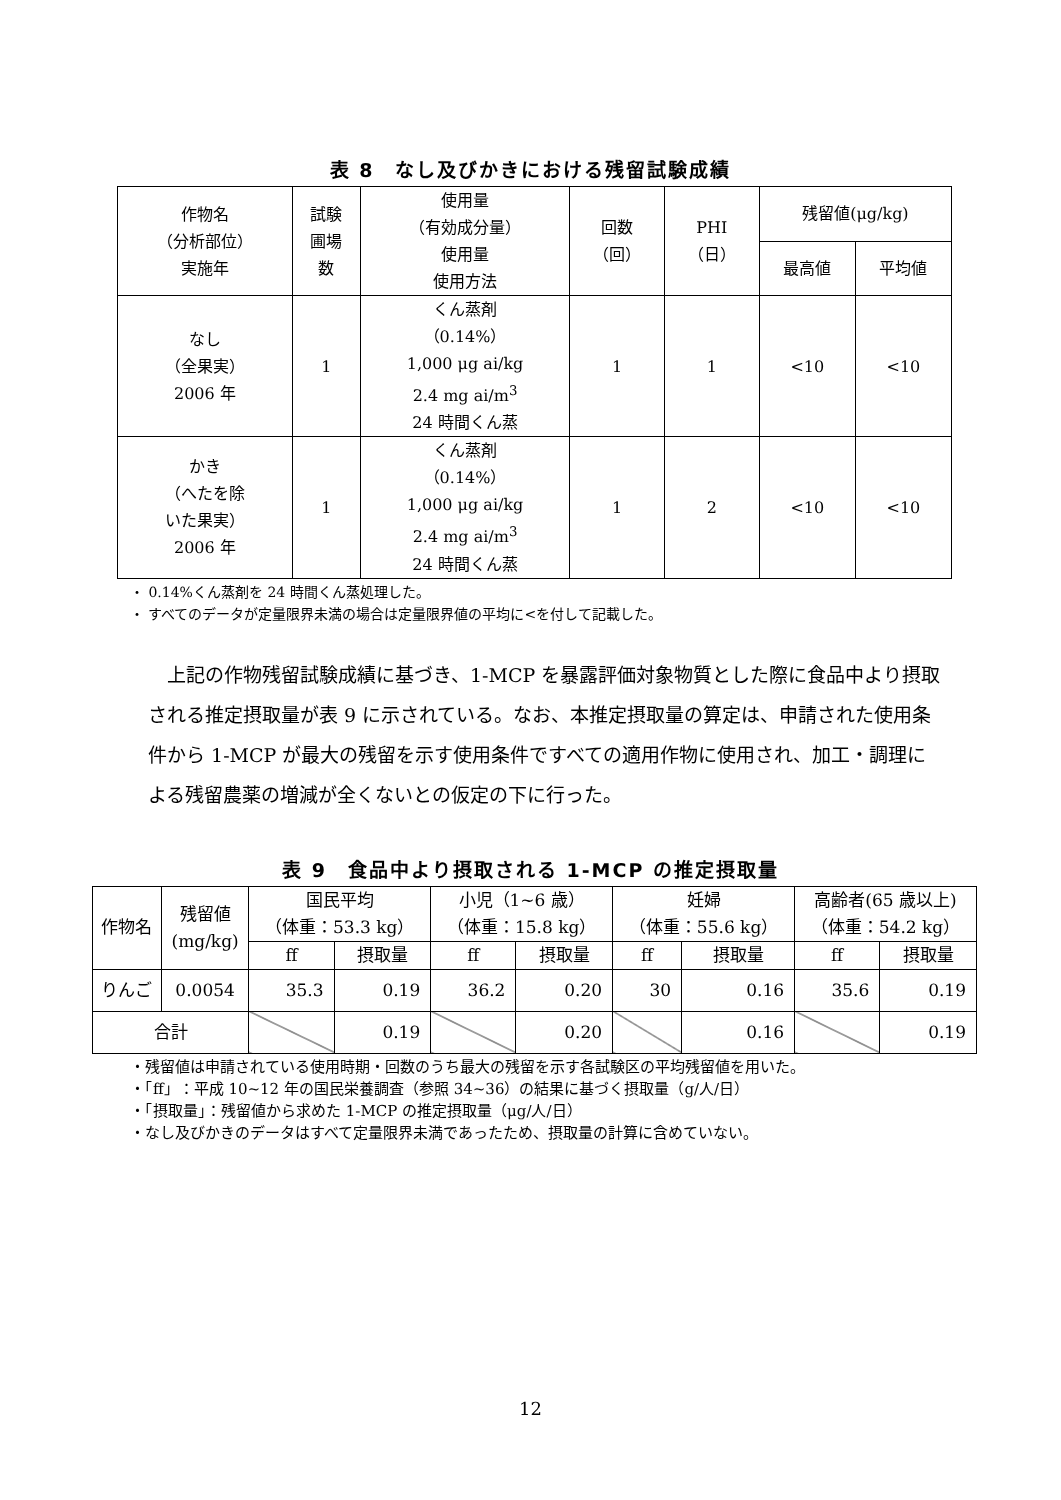表 8　なし及びかきにおける残留試験成績
| 作物名 （分析部位） 実施年 | 試験 圃場 数 | 使用量 （有効成分量） 使用量 使用方法 | 回数 （回） | PHI （日） | 残留値(μg/kg) | |
| --- | --- | --- | --- | --- | --- | --- |
| | | | | | 最高値 | 平均値 |
| なし （全果実） 2006 年 | 1 | くん蒸剤 （0.14%） 1,000 μg ai/kg 2.4 mg ai/m<sup>3</sup> 24 時間くん蒸 | 1 | 1 | <10 | <10 |
| かき （へたを除 いた果実） 2006 年 | 1 | くん蒸剤 （0.14%） 1,000 μg ai/kg 2.4 mg ai/m<sup>3</sup> 24 時間くん蒸 | 1 | 2 | <10 | <10 |
・ 0.14%くん蒸剤を 24 時間くん蒸処理した。
・ すべてのデータが定量限界未満の場合は定量限界値の平均に<を付して記載した。
上記の作物残留試験成績に基づき、1-MCP を暴露評価対象物質とした際に食品中より摂取される推定摂取量が表 9 に示されている。なお、本推定摂取量の算定は、申請された使用条件から 1-MCP が最大の残留を示す使用条件ですべての適用作物に使用され、加工・調理による残留農薬の増減が全くないとの仮定の下に行った。
表 9　食品中より摂取される 1-MCP の推定摂取量
| 作物名 | 残留値 (mg/kg) | 国民平均 （体重：53.3 kg） | | 小児（1~6 歳） （体重：15.8 kg） | | 妊婦 （体重：55.6 kg） | | 高齢者(65 歳以上) （体重：54.2 kg） | |
| --- | --- | --- | --- | --- | --- | --- | --- | --- | --- |
| | | ff | 摂取量 | ff | 摂取量 | ff | 摂取量 | ff | 摂取量 |
| りんご | 0.0054 | 35.3 | 0.19 | 36.2 | 0.20 | 30 | 0.16 | 35.6 | 0.19 |
| 合計 | | | 0.19 | | 0.20 | | 0.16 | | 0.19 |
・残留値は申請されている使用時期・回数のうち最大の残留を示す各試験区の平均残留値を用いた。
・「ff」：平成 10~12 年の国民栄養調査（参照 34~36）の結果に基づく摂取量（g/人/日）
・「摂取量」：残留値から求めた 1-MCP の推定摂取量（μg/人/日）
・なし及びかきのデータはすべて定量限界未満であったため、摂取量の計算に含めていない。
12